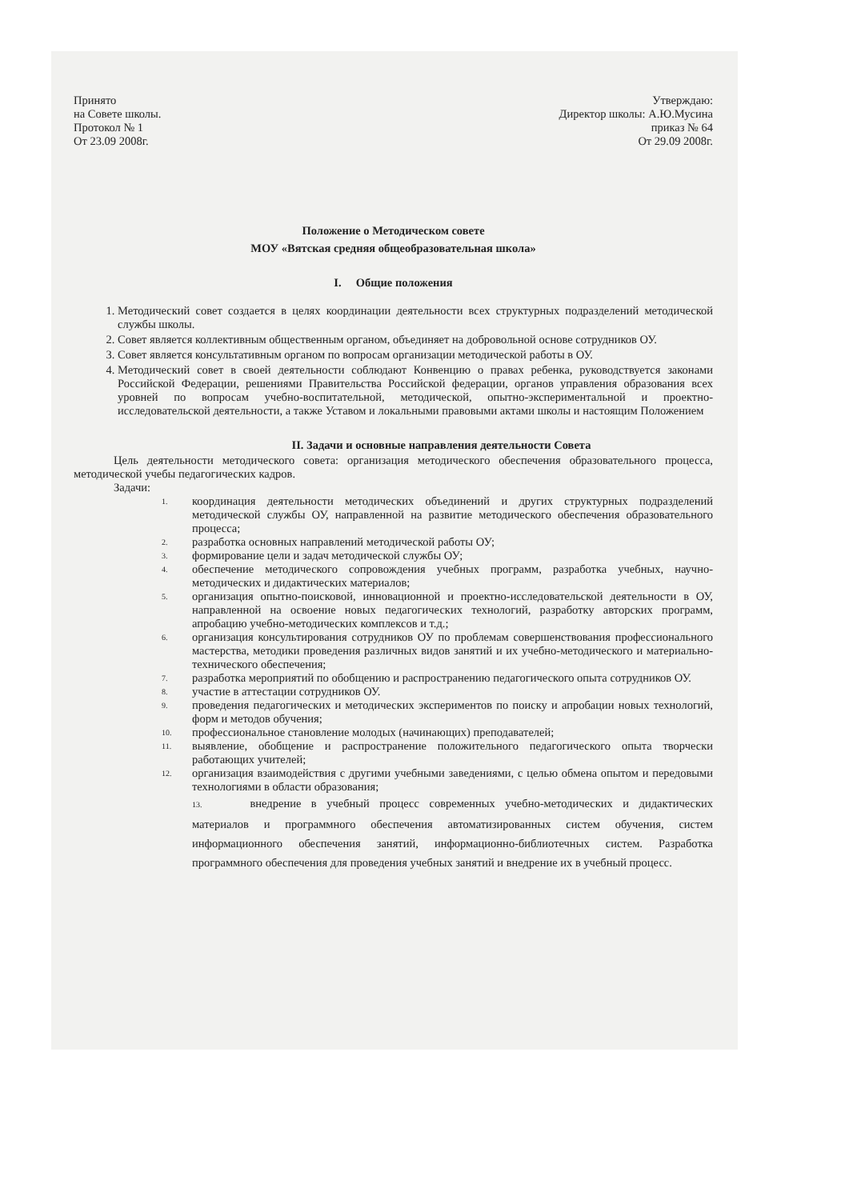Принято
на Совете школы.
Протокол № 1
От 23.09 2008г.
Утверждаю:
Директор школы: А.Ю.Мусина
приказ № 64
От 29.09 2008г.
Положение о Методическом совете
МОУ «Вятская средняя общеобразовательная школа»
I. Общие положения
1. Методический совет создается в целях координации деятельности всех структурных подразделений методической службы школы.
2. Совет является коллективным общественным органом, объединяет на добровольной основе сотрудников ОУ.
3. Совет является консультативным органом по вопросам организации методической работы в ОУ.
4. Методический совет в своей деятельности соблюдают Конвенцию о правах ребенка, руководствуется законами Российской Федерации, решениями Правительства Российской федерации, органов управления образования всех уровней по вопросам учебно-воспитательной, методической, опытно-экспериментальной и проектно-исследовательской деятельности, а также Уставом и локальными правовыми актами школы и настоящим Положением
II. Задачи и основные направления деятельности Совета
Цель деятельности методического совета: организация методического обеспечения образовательного процесса, методической учебы педагогических кадров.
Задачи:
1. координация деятельности методических объединений и других структурных подразделений методической службы ОУ, направленной на развитие методического обеспечения образовательного процесса;
2. разработка основных направлений методической работы ОУ;
3. формирование цели и задач методической службы ОУ;
4. обеспечение методического сопровождения учебных программ, разработка учебных, научно-методических и дидактических материалов;
5. организация опытно-поисковой, инновационной и проектно-исследовательской деятельности в ОУ, направленной на освоение новых педагогических технологий, разработку авторских программ, апробацию учебно-методических комплексов и т.д.;
6. организация консультирования сотрудников ОУ по проблемам совершенствования профессионального мастерства, методики проведения различных видов занятий и их учебно-методического и материально-технического обеспечения;
7. разработка мероприятий по обобщению и распространению педагогического опыта сотрудников ОУ.
8. участие в аттестации сотрудников ОУ.
9. проведения педагогических и методических экспериментов по поиску и апробации новых технологий, форм и методов обучения;
10. профессиональное становление молодых (начинающих) преподавателей;
11. выявление, обобщение и распространение положительного педагогического опыта творчески работающих учителей;
12. организация взаимодействия с другими учебными заведениями, с целью обмена опытом и передовыми технологиями в области образования;
13. внедрение в учебный процесс современных учебно-методических и дидактических материалов и программного обеспечения автоматизированных систем обучения, систем информационного обеспечения занятий, информационно-библиотечных систем. Разработка программного обеспечения для проведения учебных занятий и внедрение их в учебный процесс.